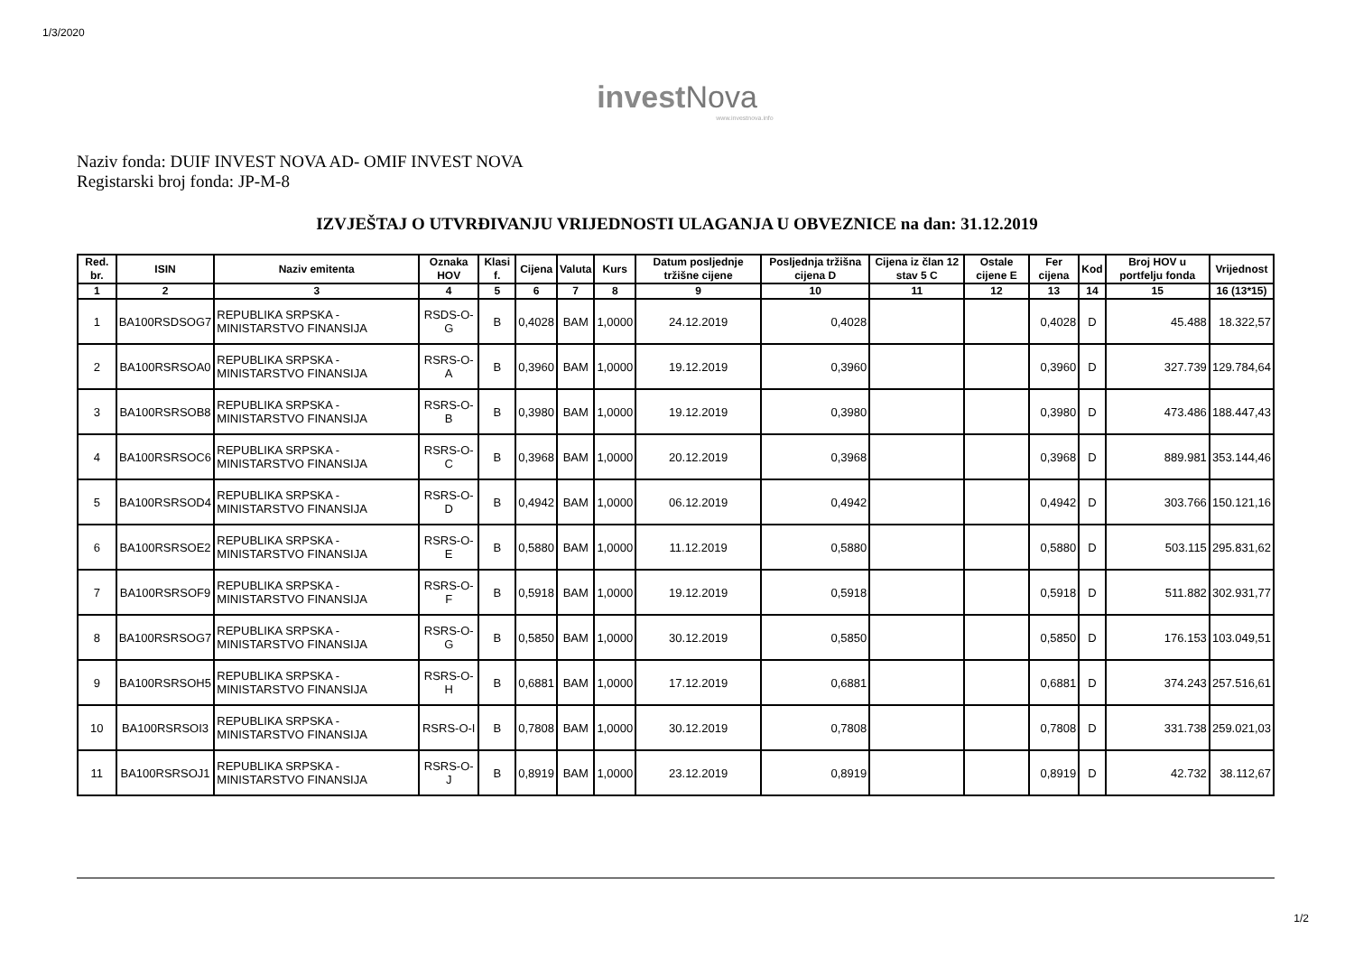1/3/2020
invest Nova
www.investnova.info
Naziv fonda: DUIF INVEST NOVA AD- OMIF INVEST NOVA
Registarski broj fonda: JP-M-8
IZVJEŠTAJ O UTVRĐIVANJU VRIJEDNOSTI ULAGANJA U OBVEZNICE na dan: 31.12.2019
| Red. br. | ISIN | Naziv emitenta | Oznaka HOV | Klasi f. | Cijena | Valuta | Kurs | Datum posljednje tržišne cijene | Posljednja tržišna cijena D | Cijena iz član 12 stav 5 C | Ostale cijene E | Fer cijena | Kod | Broj HOV u portfelju fonda | Vrijednost |
| --- | --- | --- | --- | --- | --- | --- | --- | --- | --- | --- | --- | --- | --- | --- | --- |
| 1 | 2 | 3 | 4 | 5 | 6 | 7 | 8 | 9 | 10 | 11 | 12 | 13 | 14 | 15 | 16 (13*15) |
| 1 | BA100RSDSOG7 | REPUBLIKA SRPSKA - MINISTARSTVO FINANSIJA | RSDS-O-G | B | 0,4028 | BAM | 1,0000 | 24.12.2019 | 0,4028 | | | 0,4028 | D | 45.488 | 18.322,57 |
| 2 | BA100RSRSOA0 | REPUBLIKA SRPSKA - MINISTARSTVO FINANSIJA | RSRS-O-A | B | 0,3960 | BAM | 1,0000 | 19.12.2019 | 0,3960 | | | 0,3960 | D | 327.739 | 129.784,64 |
| 3 | BA100RSRSOB8 | REPUBLIKA SRPSKA - MINISTARSTVO FINANSIJA | RSRS-O-B | B | 0,3980 | BAM | 1,0000 | 19.12.2019 | 0,3980 | | | 0,3980 | D | 473.486 | 188.447,43 |
| 4 | BA100RSRSOC6 | REPUBLIKA SRPSKA - MINISTARSTVO FINANSIJA | RSRS-O-C | B | 0,3968 | BAM | 1,0000 | 20.12.2019 | 0,3968 | | | 0,3968 | D | 889.981 | 353.144,46 |
| 5 | BA100RSRSOD4 | REPUBLIKA SRPSKA - MINISTARSTVO FINANSIJA | RSRS-O-D | B | 0,4942 | BAM | 1,0000 | 06.12.2019 | 0,4942 | | | 0,4942 | D | 303.766 | 150.121,16 |
| 6 | BA100RSRSOE2 | REPUBLIKA SRPSKA - MINISTARSTVO FINANSIJA | RSRS-O-E | B | 0,5880 | BAM | 1,0000 | 11.12.2019 | 0,5880 | | | 0,5880 | D | 503.115 | 295.831,62 |
| 7 | BA100RSRSOF9 | REPUBLIKA SRPSKA - MINISTARSTVO FINANSIJA | RSRS-O-F | B | 0,5918 | BAM | 1,0000 | 19.12.2019 | 0,5918 | | | 0,5918 | D | 511.882 | 302.931,77 |
| 8 | BA100RSRSOG7 | REPUBLIKA SRPSKA - MINISTARSTVO FINANSIJA | RSRS-O-G | B | 0,5850 | BAM | 1,0000 | 30.12.2019 | 0,5850 | | | 0,5850 | D | 176.153 | 103.049,51 |
| 9 | BA100RSRSOH5 | REPUBLIKA SRPSKA - MINISTARSTVO FINANSIJA | RSRS-O-H | B | 0,6881 | BAM | 1,0000 | 17.12.2019 | 0,6881 | | | 0,6881 | D | 374.243 | 257.516,61 |
| 10 | BA100RSRSOI3 | REPUBLIKA SRPSKA - MINISTARSTVO FINANSIJA | RSRS-O-I | B | 0,7808 | BAM | 1,0000 | 30.12.2019 | 0,7808 | | | 0,7808 | D | 331.738 | 259.021,03 |
| 11 | BA100RSRSOJ1 | REPUBLIKA SRPSKA - MINISTARSTVO FINANSIJA | RSRS-O-J | B | 0,8919 | BAM | 1,0000 | 23.12.2019 | 0,8919 | | | 0,8919 | D | 42.732 | 38.112,67 |
1/2